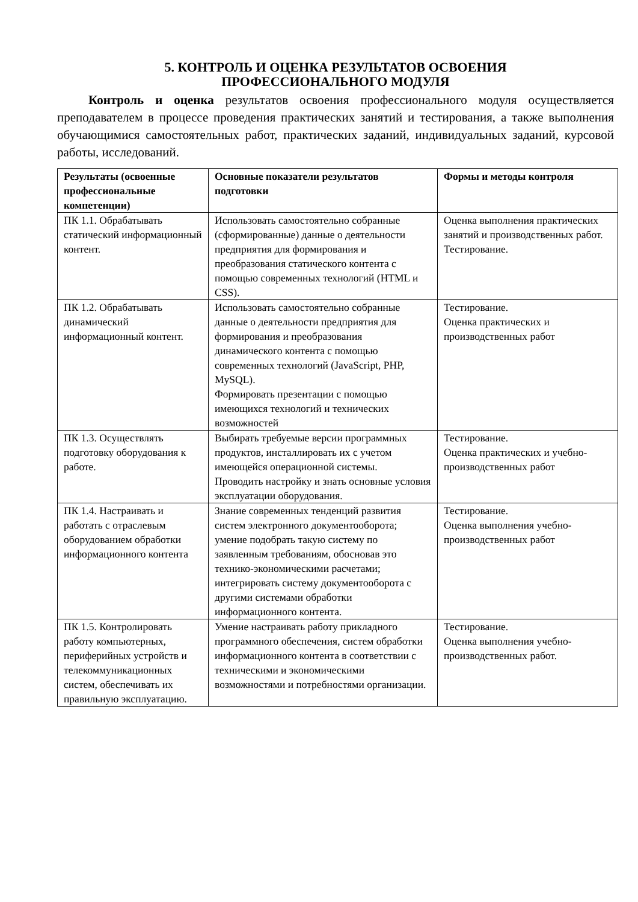5. КОНТРОЛЬ И ОЦЕНКА РЕЗУЛЬТАТОВ ОСВОЕНИЯ
ПРОФЕССИОНАЛЬНОГО МОДУЛЯ
Контроль и оценка результатов освоения профессионального модуля осуществляется преподавателем в процессе проведения практических занятий и тестирования, а также выполнения обучающимися самостоятельных работ, практических заданий, индивидуальных заданий, курсовой работы, исследований.
| Результаты (освоенные профессиональные компетенции) | Основные показатели результатов подготовки | Формы и методы контроля |
| --- | --- | --- |
| ПК 1.1. Обрабатывать статический информационный контент. | Использовать самостоятельно собранные (сформированные) данные о деятельности предприятия для формирования и преобразования статического контента с помощью современных технологий (HTML и CSS). | Оценка выполнения практических занятий и производственных работ. Тестирование. |
| ПК 1.2. Обрабатывать динамический информационный контент. | Использовать самостоятельно собранные данные о деятельности предприятия для формирования и преобразования динамического контента с помощью современных технологий (JavaScript, PHP, MySQL). Формировать презентации с помощью имеющихся технологий и технических возможностей | Тестирование. Оценка практических и производственных работ |
| ПК 1.3. Осуществлять подготовку оборудования к работе. | Выбирать требуемые версии программных продуктов, инсталлировать их с учетом имеющейся операционной системы. Проводить настройку и знать основные условия эксплуатации оборудования. | Тестирование. Оценка практических и учебно-производственных работ |
| ПК 1.4. Настраивать и работать с отраслевым оборудованием обработки информационного контента | Знание современных тенденций развития систем электронного документооборота; умение подобрать такую систему по заявленным требованиям, обосновав это технико-экономическими расчетами; интегрировать систему документооборота с другими системами обработки информационного контента. | Тестирование. Оценка выполнения учебно-производственных работ |
| ПК 1.5. Контролировать работу компьютерных, периферийных устройств и телекоммуникационных систем, обеспечивать их правильную эксплуатацию. | Умение настраивать работу прикладного программного обеспечения, систем обработки информационного контента в соответствии с техническими и экономическими возможностями и потребностями организации. | Тестирование. Оценка выполнения учебно-производственных работ. |